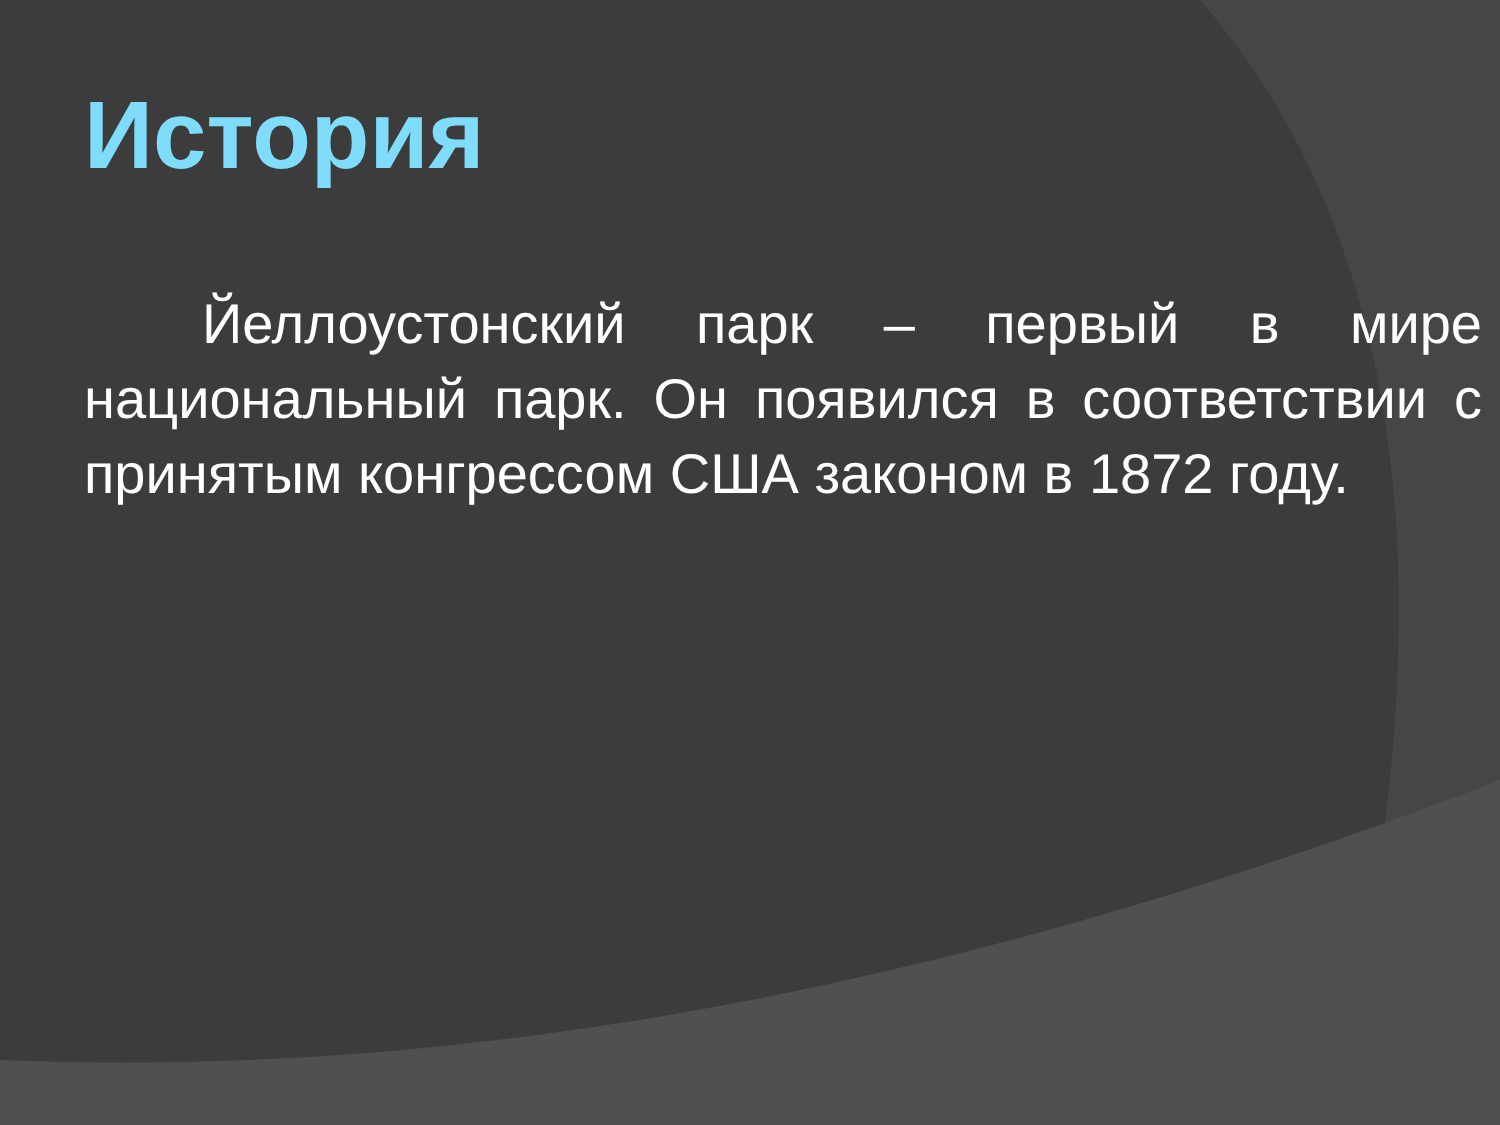История
Йеллоустонский парк – первый в мире национальный парк. Он появился в соответствии с принятым конгрессом США законом в 1872 году.